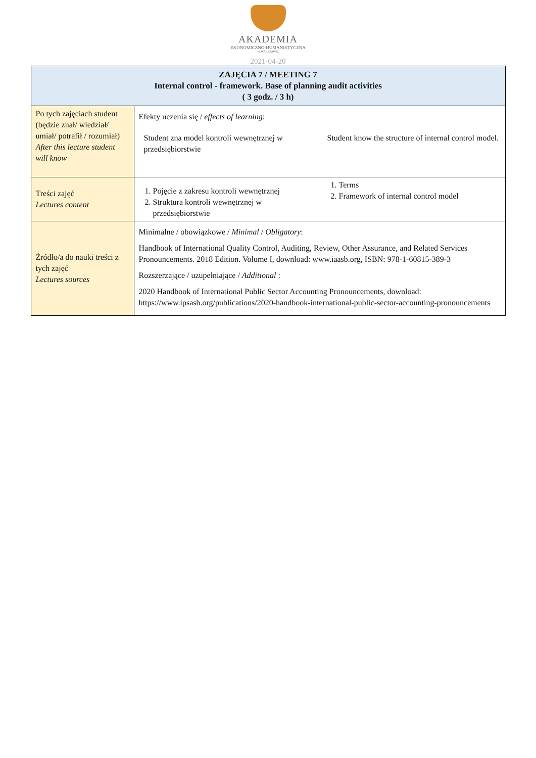AKADEMIA
EKONOMICZNO-HUMANISTYCZNA
W WARSZAWIE
2021-04-20
| ZAJĘCIA 7 / MEETING 7 Internal control - framework. Base of planning audit activities ( 3 godz. / 3 h) | |
| --- | --- |
| Po tych zajęciach student (będzie znał/ wiedział/ umiał/ potrafił / rozumiał) After this lecture student will know | Efekty uczenia się / effects of learning : Student zna model kontroli wewnętrznej w przedsiębiorstwie Student know the structure of internal control model. |
| Treści zajęć Lectures content | 1. Pojęcie z zakresu kontroli wewnętrznej 2. Struktura kontroli wewnętrznej w przedsiębiorstwie 1. Terms 2. Framework of internal control model |
| Źródło/a do nauki treści z tych zajęć Lectures sources | Minimalne / obowiązkowe / Minimal / Obligatory : Handbook of International Quality Control, Auditing, Review, Other Assurance, and Related Services Pronouncements. 2018 Edition. Volume I, download: www.iaasb.org, ISBN: 978-1-60815-389-3 Rozszerzające / uzupełniające / Additional : 2020 Handbook of International Public Sector Accounting Pronouncements, download: https://www.ipsasb.org/publications/2020-handbook-international-public-sector-accounting-pronouncements |